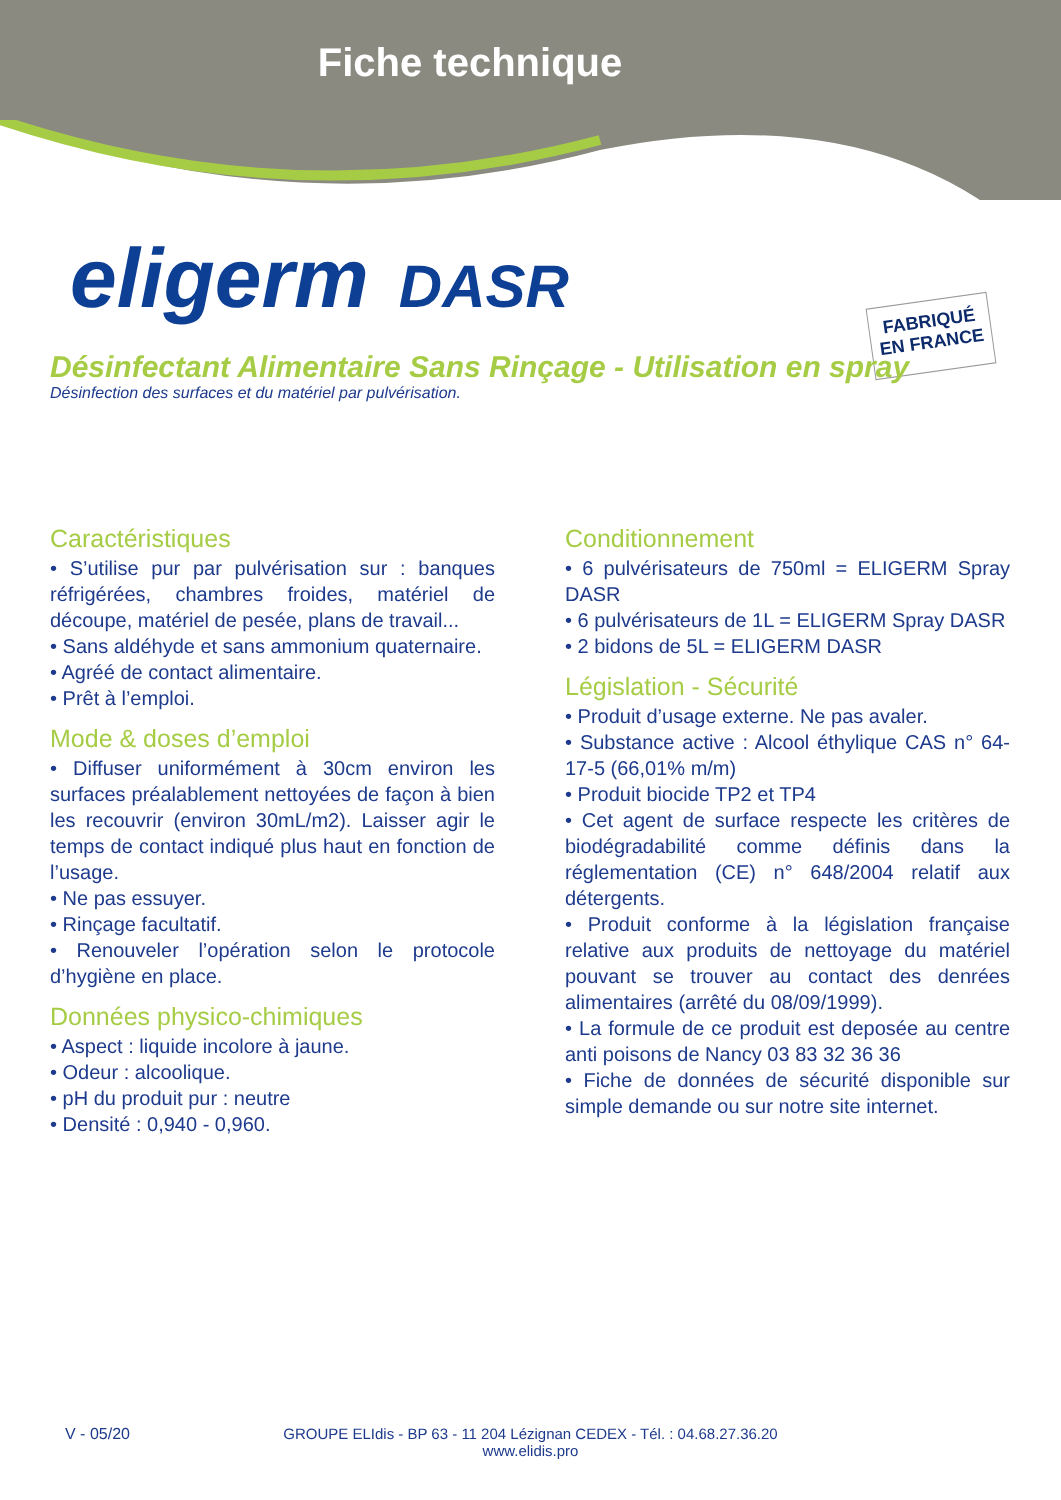Fiche technique
eligerm DASR
FABRIQUÉ EN FRANCE
Désinfectant Alimentaire Sans Rinçage - Utilisation en spray
Désinfection des surfaces et du matériel par pulvérisation.
Caractéristiques
• S’utilise pur par pulvérisation sur : banques réfrigérées, chambres froides, matériel de découpe, matériel de pesée, plans de travail...
• Sans aldéhyde et sans ammonium quaternaire.
• Agréé de contact alimentaire.
• Prêt à l’emploi.
Mode & doses d’emploi
• Diffuser uniformément à 30cm environ les surfaces préalablement nettoyées de façon à bien les recouvrir (environ 30mL/m2). Laisser agir le temps de contact indiqué plus haut en fonction de l’usage.
• Ne pas essuyer.
• Rinçage facultatif.
• Renouveler l’opération selon le protocole d’hygiène en place.
Données physico-chimiques
• Aspect : liquide incolore à jaune.
• Odeur : alcoolique.
• pH du produit pur : neutre
• Densité : 0,940 - 0,960.
Conditionnement
• 6 pulvérisateurs de 750ml = ELIGERM Spray DASR
• 6 pulvérisateurs de 1L = ELIGERM Spray DASR
• 2 bidons de 5L = ELIGERM DASR
Législation - Sécurité
• Produit d’usage externe. Ne pas avaler.
• Substance active : Alcool éthylique CAS n° 64-17-5 (66,01% m/m)
• Produit biocide TP2 et TP4
• Cet agent de surface respecte les critères de biodégradabilité comme définis dans la réglementation (CE) n° 648/2004 relatif aux détergents.
• Produit conforme à la législation française relative aux produits de nettoyage du matériel pouvant se trouver au contact des denrées alimentaires (arrêté du 08/09/1999).
• La formule de ce produit est deposée au centre anti poisons de Nancy 03 83 32 36 36
• Fiche de données de sécurité disponible sur simple demande ou sur notre site internet.
V - 05/20
GROUPE ELIdis - BP 63 - 11 204 Lézignan CEDEX - Tél. : 04.68.27.36.20
www.elidis.pro